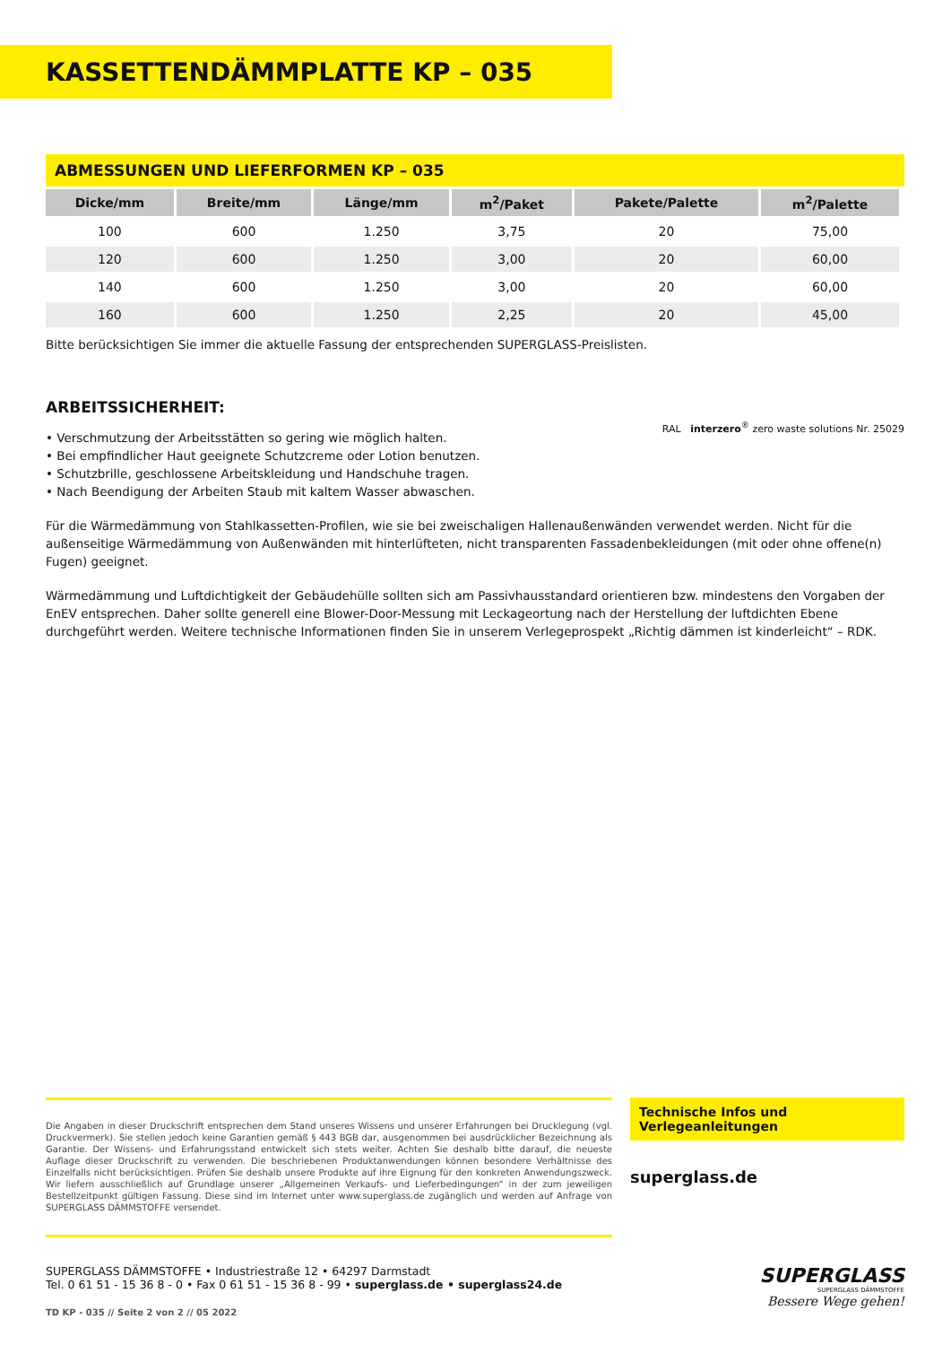KASSETTENDÄMMPLATTE KP – 035
ABMESSUNGEN UND LIEFERFORMEN KP – 035
| Dicke/mm | Breite/mm | Länge/mm | m<sup>2</sup>/Paket | Pakete/Palette | m<sup>2</sup>/Palette |
| --- | --- | --- | --- | --- | --- |
| 100 | 600 | 1.250 | 3,75 | 20 | 75,00 |
| 120 | 600 | 1.250 | 3,00 | 20 | 60,00 |
| 140 | 600 | 1.250 | 3,00 | 20 | 60,00 |
| 160 | 600 | 1.250 | 2,25 | 20 | 45,00 |
Bitte berücksichtigen Sie immer die aktuelle Fassung der entsprechenden SUPERGLASS-Preislisten.
ARBEITSSICHERHEIT:
RAL interzero<sup>®</sup> zero waste solutions Nr. 25029
• Verschmutzung der Arbeitsstätten so gering wie möglich halten.
• Bei empfindlicher Haut geeignete Schutzcreme oder Lotion benutzen.
• Schutzbrille, geschlossene Arbeitskleidung und Handschuhe tragen.
• Nach Beendigung der Arbeiten Staub mit kaltem Wasser abwaschen.
Für die Wärmedämmung von Stahlkassetten-Profilen, wie sie bei zweischaligen Hallenaußenwänden verwendet werden. Nicht für die außenseitige Wärmedämmung von Außenwänden mit hinterlüfteten, nicht transparenten Fassadenbekleidungen (mit oder ohne offene(n) Fugen) geeignet.
Wärmedämmung und Luftdichtigkeit der Gebäudehülle sollten sich am Passivhausstandard orientieren bzw. mindestens den Vorgaben der EnEV entsprechen. Daher sollte generell eine Blower-Door-Messung mit Leckageortung nach der Herstellung der luftdichten Ebene durchgeführt werden. Weitere technische Informationen finden Sie in unserem Verlegeprospekt „Richtig dämmen ist kinderleicht“ – RDK.
Die Angaben in dieser Druckschrift entsprechen dem Stand unseres Wissens und unserer Erfahrungen bei Drucklegung (vgl. Druckvermerk). Sie stellen jedoch keine Garantien gemäß § 443 BGB dar, ausgenommen bei ausdrücklicher Bezeichnung als Garantie. Der Wissens- und Erfahrungsstand entwickelt sich stets weiter. Achten Sie deshalb bitte darauf, die neueste Auflage dieser Druckschrift zu verwenden. Die beschriebenen Produktanwendungen können besondere Verhältnisse des Einzelfalls nicht berücksichtigen. Prüfen Sie deshalb unsere Produkte auf ihre Eignung für den konkreten Anwendungszweck. Wir liefern ausschließlich auf Grundlage unserer „Allgemeinen Verkaufs- und Lieferbedingungen“ in der zum jeweiligen Bestellzeitpunkt gültigen Fassung. Diese sind im Internet unter www.superglass.de zugänglich und werden auf Anfrage von SUPERGLASS DÄMMSTOFFE versendet.
Technische Infos und Verlegeanleitungen
superglass.de
SUPERGLASS DÄMMSTOFFE • Industriestraße 12 • 64297 Darmstadt
Tel. 0 61 51 - 15 36 8 - 0 • Fax 0 61 51 - 15 36 8 - 99 • superglass.de • superglass24.de
TD KP - 035 // Seite 2 von 2 // 05 2022
SUPERGLASS
SUPERGLASS DÄMMSTOFFE
Bessere Wege gehen!